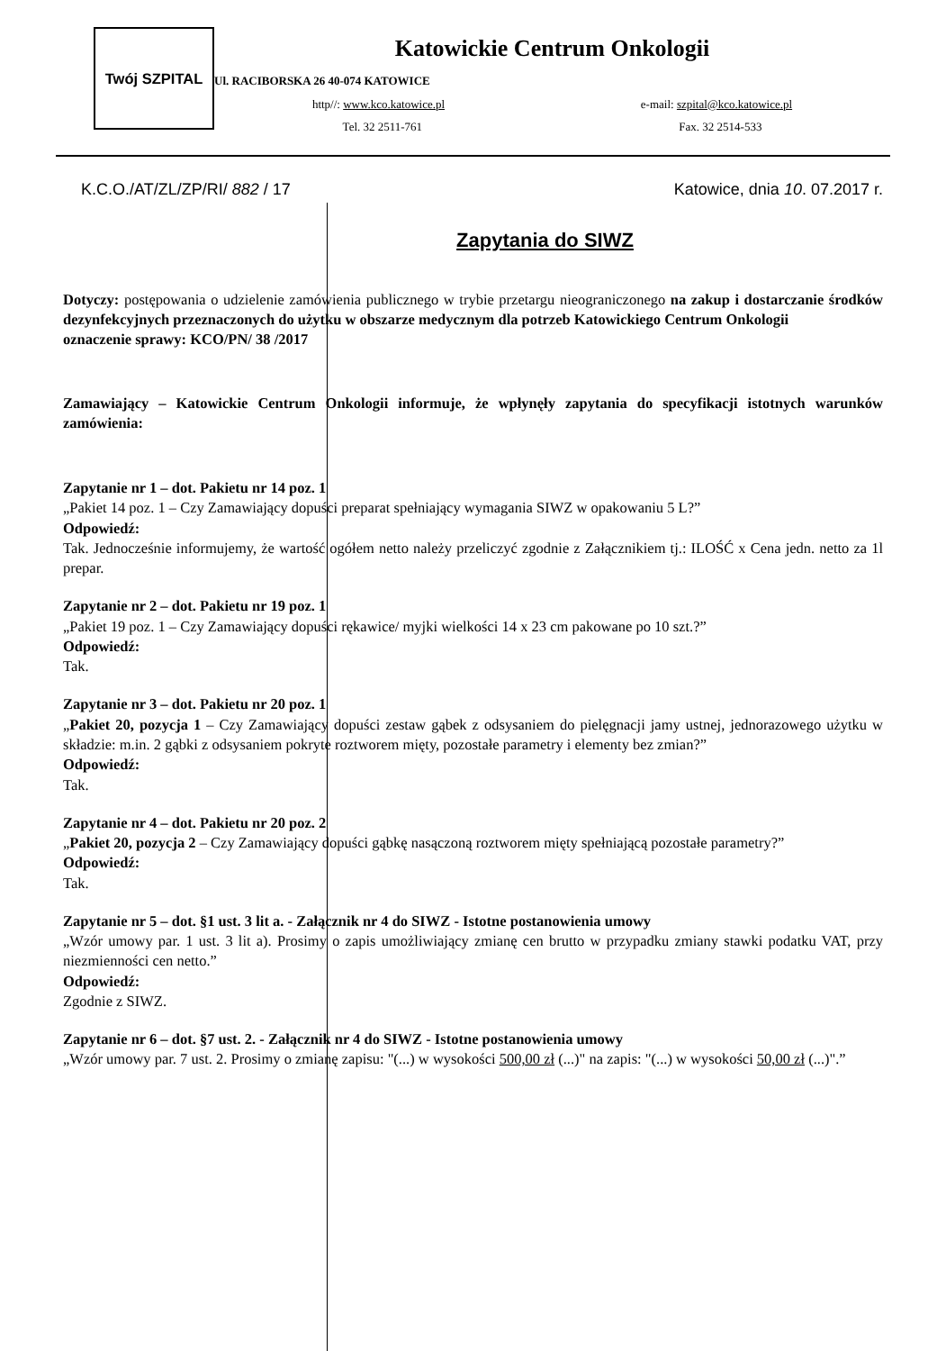Twój SZPITAL
Katowickie Centrum Onkologii
Ul. RACIBORSKA 26 40-074 KATOWICE
http//: www.kco.katowice.pl e-mail: szpital@kco.katowice.pl
Tel. 32 2511-761 Fax. 32 2514-533
K.C.O./AT/ZL/ZP/RI/ 882 / 17 Katowice, dnia 10. 07.2017 r.
Zapytania do SIWZ
Dotyczy: postępowania o udzielenie zamówienia publicznego w trybie przetargu nieograniczonego na zakup i dostarczanie środków dezynfekcyjnych przeznaczonych do użytku w obszarze medycznym dla potrzeb Katowickiego Centrum Onkologii
oznaczenie sprawy: KCO/PN/ 38 /2017
Zamawiający – Katowickie Centrum Onkologii informuje, że wpłynęły zapytania do specyfikacji istotnych warunków zamówienia:
Zapytanie nr 1 – dot. Pakietu nr 14 poz. 1
„Pakiet 14 poz. 1 – Czy Zamawiający dopuści preparat spełniający wymagania SIWZ w opakowaniu 5 L?”
Odpowiedź:
Tak. Jednocześnie informujemy, że wartość ogółem netto należy przeliczyć zgodnie z Załącznikiem tj.: ILOŚĆ x Cena jedn. netto za 1l prepar.
Zapytanie nr 2 – dot. Pakietu nr 19 poz. 1
„Pakiet 19 poz. 1 – Czy Zamawiający dopuści rękawice/ myjki wielkości 14 x 23 cm pakowane po 10 szt.?”
Odpowiedź:
Tak.
Zapytanie nr 3 – dot. Pakietu nr 20 poz. 1
„Pakiet 20, pozycja 1 – Czy Zamawiający dopuści zestaw gąbek z odsysaniem do pielęgnacji jamy ustnej, jednorazowego użytku w składzie: m.in. 2 gąbki z odsysaniem pokryte roztworem mięty, pozostałe parametry i elementy bez zmian?”
Odpowiedź:
Tak.
Zapytanie nr 4 – dot. Pakietu nr 20 poz. 2
„Pakiet 20, pozycja 2 – Czy Zamawiający dopuści gąbkę nasączoną roztworem mięty spełniającą pozostałe parametry?”
Odpowiedź:
Tak.
Zapytanie nr 5 – dot. §1 ust. 3 lit a. - Załącznik nr 4 do SIWZ - Istotne postanowienia umowy
„Wzór umowy par. 1 ust. 3 lit a). Prosimy o zapis umożliwiający zmianę cen brutto w przypadku zmiany stawki podatku VAT, przy niezmienności cen netto.”
Odpowiedź:
Zgodnie z SIWZ.
Zapytanie nr 6 – dot. §7 ust. 2. - Załącznik nr 4 do SIWZ - Istotne postanowienia umowy
„Wzór umowy par. 7 ust. 2. Prosimy o zmianę zapisu: "(...) w wysokości 500,00 zł (...)" na zapis: "(...) w wysokości 50,00 zł (...)".”